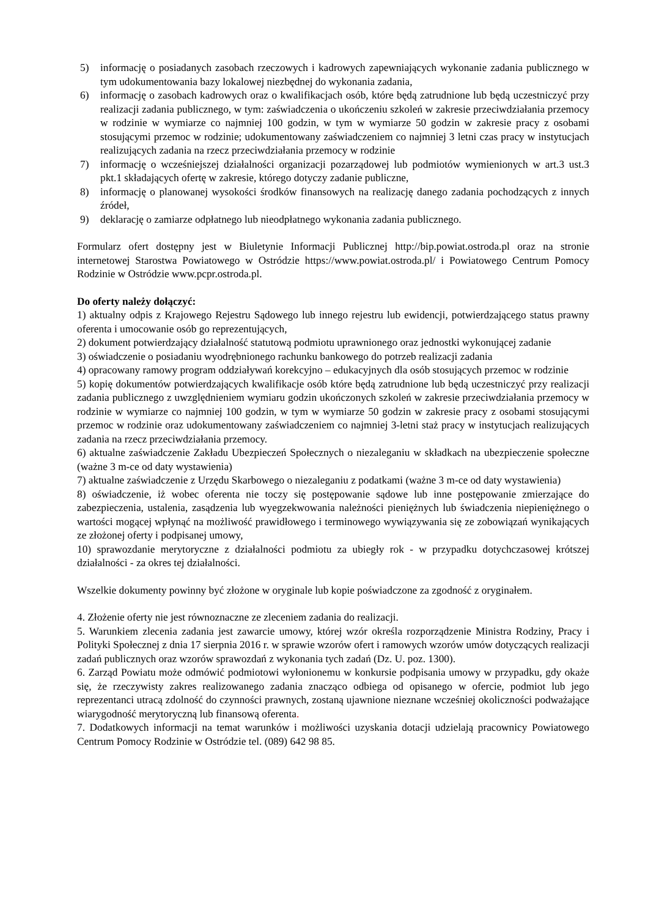5) informację o posiadanych zasobach rzeczowych i kadrowych zapewniających wykonanie zadania publicznego w tym udokumentowania bazy lokalowej niezbędnej do wykonania zadania,
6) informację o zasobach kadrowych oraz o kwalifikacjach osób, które będą zatrudnione lub będą uczestniczyć przy realizacji zadania publicznego, w tym: zaświadczenia o ukończeniu szkoleń w zakresie przeciwdziałania przemocy w rodzinie w wymiarze co najmniej 100 godzin, w tym w wymiarze 50 godzin w zakresie pracy z osobami stosującymi przemoc w rodzinie; udokumentowany zaświadczeniem co najmniej 3 letni czas pracy w instytucjach realizujących zadania na rzecz przeciwdziałania przemocy w rodzinie
7) informację o wcześniejszej działalności organizacji pozarządowej lub podmiotów wymienionych w art.3 ust.3 pkt.1 składających ofertę w zakresie, którego dotyczy zadanie publiczne,
8) informację o planowanej wysokości środków finansowych na realizację danego zadania pochodzących z innych źródeł,
9) deklarację o zamiarze odpłatnego lub nieodpłatnego wykonania zadania publicznego.
Formularz ofert dostępny jest w Biuletynie Informacji Publicznej http://bip.powiat.ostroda.pl oraz na stronie internetowej Starostwa Powiatowego w Ostródzie https://www.powiat.ostroda.pl/ i Powiatowego Centrum Pomocy Rodzinie w Ostródzie www.pcpr.ostroda.pl.
Do oferty należy dołączyć:
1) aktualny odpis z Krajowego Rejestru Sądowego lub innego rejestru lub ewidencji, potwierdzającego status prawny oferenta i umocowanie osób go reprezentujących,
2) dokument potwierdzający działalność statutową podmiotu uprawnionego oraz jednostki wykonującej zadanie
3) oświadczenie o posiadaniu wyodrębnionego rachunku bankowego do potrzeb realizacji zadania
4) opracowany ramowy program oddziaływań korekcyjno – edukacyjnych dla osób stosujących przemoc w rodzinie
5) kopię dokumentów potwierdzających kwalifikacje osób które będą zatrudnione lub będą uczestniczyć przy realizacji zadania publicznego z uwzględnieniem wymiaru godzin ukończonych szkoleń w zakresie przeciwdziałania przemocy w rodzinie w wymiarze co najmniej 100 godzin, w tym w wymiarze 50 godzin w zakresie pracy z osobami stosującymi przemoc w rodzinie oraz udokumentowany zaświadczeniem co najmniej 3-letni staż pracy w instytucjach realizujących zadania na rzecz przeciwdziałania przemocy.
6) aktualne zaświadczenie Zakładu Ubezpieczeń Społecznych o niezaleganiu w składkach na ubezpieczenie społeczne (ważne 3 m-ce od daty wystawienia)
7) aktualne zaświadczenie z Urzędu Skarbowego o niezaleganiu z podatkami (ważne 3 m-ce od daty wystawienia)
8) oświadczenie, iż wobec oferenta nie toczy się postępowanie sądowe lub inne postępowanie zmierzające do zabezpieczenia, ustalenia, zasądzenia lub wyegzekwowania należności pieniężnych lub świadczenia niepieniężnego o wartości mogącej wpłynąć na możliwość prawidłowego i terminowego wywiązywania się ze zobowiązań wynikających ze złożonej oferty i podpisanej umowy,
10) sprawozdanie merytoryczne z działalności podmiotu za ubiegły rok - w przypadku dotychczasowej krótszej działalności - za okres tej działalności.
Wszelkie dokumenty powinny być złożone w oryginale lub kopie poświadczone za zgodność z oryginałem.
4. Złożenie oferty nie jest równoznaczne ze zleceniem zadania do realizacji.
5. Warunkiem zlecenia zadania jest zawarcie umowy, której wzór określa rozporządzenie Ministra Rodziny, Pracy i Polityki Społecznej z dnia 17 sierpnia 2016 r. w sprawie wzorów ofert i ramowych wzorów umów dotyczących realizacji zadań publicznych oraz wzorów sprawozdań z wykonania tych zadań (Dz. U. poz. 1300).
6. Zarząd Powiatu może odmówić podmiotowi wyłonionemu w konkursie podpisania umowy w przypadku, gdy okaże się, że rzeczywisty zakres realizowanego zadania znacząco odbiega od opisanego w ofercie, podmiot lub jego reprezentanci utracą zdolność do czynności prawnych, zostaną ujawnione nieznane wcześniej okoliczności podważające wiarygodność merytoryczną lub finansową oferenta.
7. Dodatkowych informacji na temat warunków i możliwości uzyskania dotacji udzielają pracownicy Powiatowego Centrum Pomocy Rodzinie w Ostródzie tel. (089) 642 98 85.